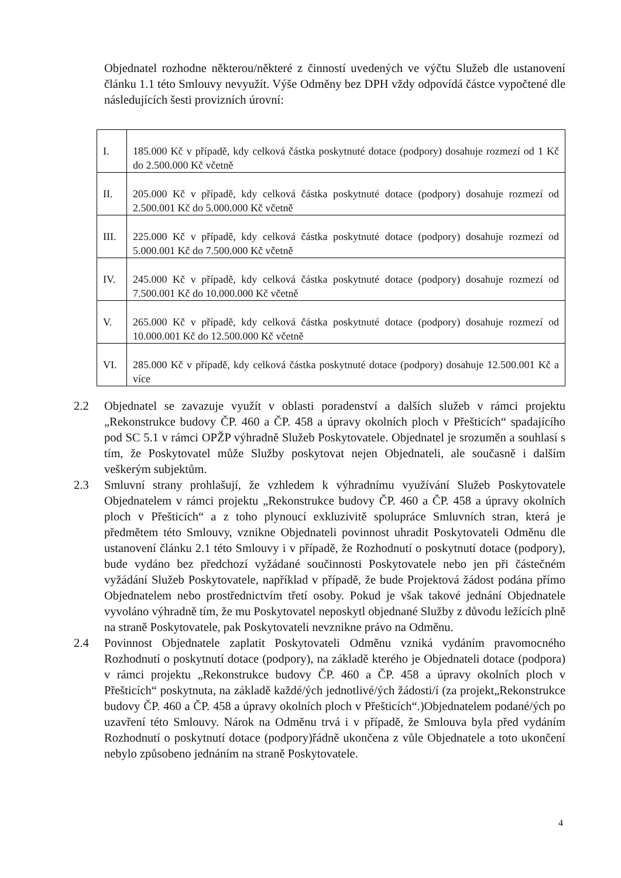Objednatel rozhodne některou/některé z činností uvedených ve výčtu Služeb dle ustanovení článku 1.1 této Smlouvy nevyužít. Výše Odměny bez DPH vždy odpovídá částce vypočtené dle následujících šesti provizních úrovní:
| I. | 185.000 Kč v případě, kdy celková částka poskytnuté dotace (podpory) dosahuje rozmezí od 1 Kč do 2.500.000 Kč včetně |
| II. | 205.000 Kč v případě, kdy celková částka poskytnuté dotace (podpory) dosahuje rozmezí od 2.500.001 Kč do 5.000.000 Kč včetně |
| III. | 225.000 Kč v případě, kdy celková částka poskytnuté dotace (podpory) dosahuje rozmezí od 5.000.001 Kč do 7.500.000 Kč včetně |
| IV. | 245.000 Kč v případě, kdy celková částka poskytnuté dotace (podpory) dosahuje rozmezí od 7.500.001 Kč do 10.000.000 Kč včetně |
| V. | 265.000 Kč v případě, kdy celková částka poskytnuté dotace (podpory) dosahuje rozmezí od 10.000.001 Kč do 12.500.000 Kč včetně |
| VI. | 285.000 Kč v případě, kdy celková částka poskytnuté dotace (podpory) dosahuje 12.500.001 Kč a více |
2.2 Objednatel se zavazuje využít v oblasti poradenství a dalších služeb v rámci projektu „Rekonstrukce budovy ČP. 460 a ČP. 458 a úpravy okolních ploch v Přešticích“ spadajícího pod SC 5.1 v rámci OPŽP výhradně Služeb Poskytovatele. Objednatel je srozuměn a souhlasí s tím, že Poskytovatel může Služby poskytovat nejen Objednateli, ale současně i dalším veškerým subjektům.
2.3 Smluvní strany prohlašují, že vzhledem k výhradnímu využívání Služeb Poskytovatele Objednatelem v rámci projektu „Rekonstrukce budovy ČP. 460 a ČP. 458 a úpravy okolních ploch v Přešticích“ a z toho plynoucí exkluzivitě spolupráce Smluvních stran, která je předmětem této Smlouvy, vznikne Objednateli povinnost uhradit Poskytovateli Odměnu dle ustanovení článku 2.1 této Smlouvy i v případě, že Rozhodnutí o poskytnutí dotace (podpory), bude vydáno bez předchozí vyžádané součinnosti Poskytovatele nebo jen při částečném vyžádání Služeb Poskytovatele, například v případě, že bude Projektová žádost podána přímo Objednatelem nebo prostřednictvím třetí osoby. Pokud je však takové jednání Objednatele vyvoláno výhradně tím, že mu Poskytovatel neposkytl objednané Služby z důvodu ležících plně na straně Poskytovatele, pak Poskytovateli nevznikne právo na Odměnu.
2.4 Povinnost Objednatele zaplatit Poskytovateli Odměnu vzniká vydáním pravomocného Rozhodnutí o poskytnutí dotace (podpory), na základě kterého je Objednateli dotace (podpora) v rámci projektu „Rekonstrukce budovy ČP. 460 a ČP. 458 a úpravy okolních ploch v Přešticích“ poskytnuta, na základě každé/ých jednotlivé/ých žádosti/í (za projekt„Rekonstrukce budovy ČP. 460 a ČP. 458 a úpravy okolních ploch v Přešticích“.)Objednatelem podané/ých po uzavření této Smlouvy. Nárok na Odměnu trvá i v případě, že Smlouva byla před vydáním Rozhodnutí o poskytnutí dotace (podpory)řádně ukončena z vůle Objednatele a toto ukončení nebylo způsobeno jednáním na straně Poskytovatele.
4